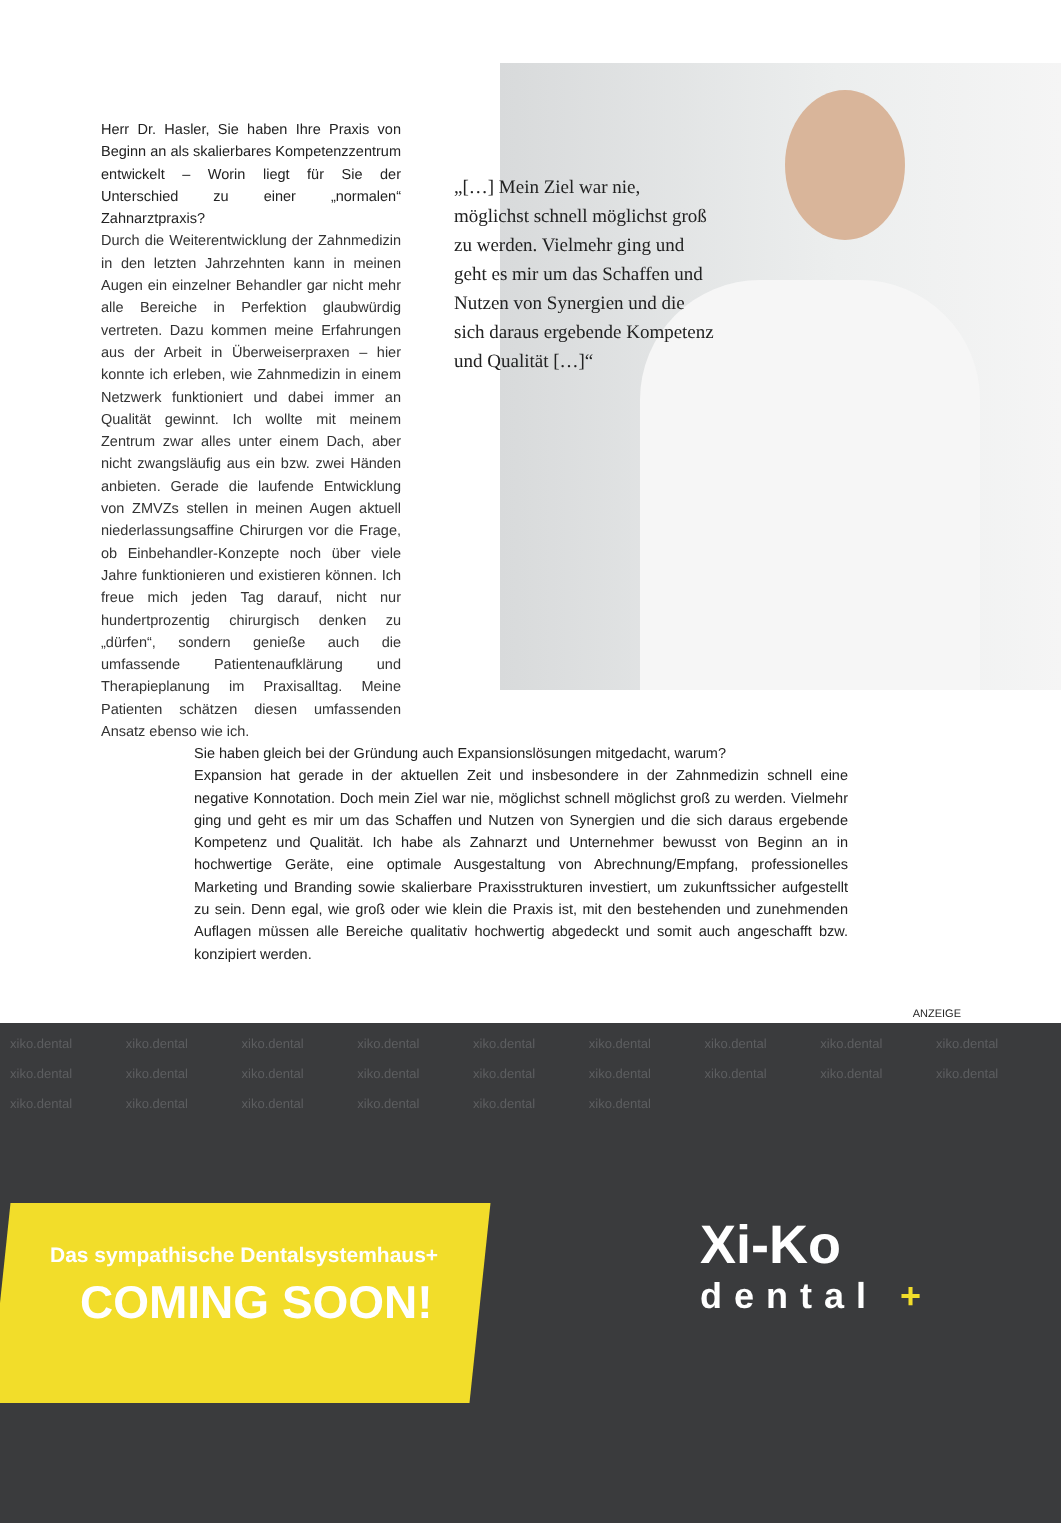Herr Dr. Hasler, Sie haben Ihre Praxis von Beginn an als skalierbares Kompetenzzentrum entwickelt – Worin liegt für Sie der Unterschied zu einer „normalen“ Zahnarztpraxis?
Durch die Weiterentwicklung der Zahnmedizin in den letzten Jahrzehnten kann in meinen Augen ein einzelner Behandler gar nicht mehr alle Bereiche in Perfektion glaubwürdig vertreten. Dazu kommen meine Erfahrungen aus der Arbeit in Überweiserpraxen – hier konnte ich erleben, wie Zahnmedizin in einem Netzwerk funktioniert und dabei immer an Qualität gewinnt. Ich wollte mit meinem Zentrum zwar alles unter einem Dach, aber nicht zwangsläufig aus ein bzw. zwei Händen anbieten. Gerade die laufende Entwicklung von ZMVZs stellen in meinen Augen aktuell niederlassungsaffine Chirurgen vor die Frage, ob Einbehandler-Konzepte noch über viele Jahre funktionieren und existieren können. Ich freue mich jeden Tag darauf, nicht nur hundertprozentig chirurgisch denken zu „dürfen“, sondern genieße auch die umfassende Patientenaufklärung und Therapieplanung im Praxisalltag. Meine Patienten schätzen diesen umfassenden Ansatz ebenso wie ich.
„[…] Mein Ziel war nie, möglichst schnell möglichst groß zu werden. Vielmehr ging und geht es mir um das Schaffen und Nutzen von Synergien und die sich daraus ergebende Kompetenz und Qualität […]“
Sie haben gleich bei der Gründung auch Expansionslösungen mitgedacht, warum?
Expansion hat gerade in der aktuellen Zeit und insbesondere in der Zahnmedizin schnell eine negative Konnotation. Doch mein Ziel war nie, möglichst schnell möglichst groß zu werden. Vielmehr ging und geht es mir um das Schaffen und Nutzen von Synergien und die sich daraus ergebende Kompetenz und Qualität. Ich habe als Zahnarzt und Unternehmer bewusst von Beginn an in hochwertige Geräte, eine optimale Ausgestaltung von Abrechnung/Empfang, professionelles Marketing und Branding sowie skalierbare Praxisstrukturen investiert, um zukunftssicher aufgestellt zu sein. Denn egal, wie groß oder wie klein die Praxis ist, mit den bestehenden und zunehmenden Auflagen müssen alle Bereiche qualitativ hochwertig abgedeckt und somit auch angeschafft bzw. konzipiert werden.
ANZEIGE
xiko.dental xiko.dental xiko.dental xiko.dental xiko.dental xiko.dental xiko.dental xiko.dental xiko.dental xiko.dental xiko.dental xiko.dental xiko.dental xiko.dental xiko.dental xiko.dental xiko.dental xiko.dental xiko.dental xiko.dental xiko.dental xiko.dental xiko.dental xiko.dental
Das sympathische Dentalsystemhaus+
COMING SOON!
Xi-Ko
dental +